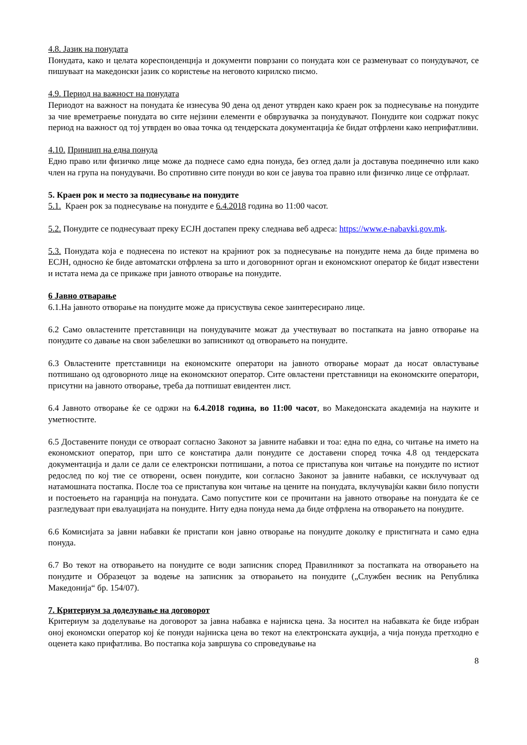4.8. Јазик на понудата
Понудата, како и целата кореспонденција и документи поврзани со понудата кои се разменуваат со понудувачот, се пишуваат на македонски јазик со користење на неговото кирилско писмо.
4.9. Период на важност на понудата
Периодот на важност на понудата ќе изнесува 90 дена од денот утврден како краен рок за поднесување на понудите за чие времетраење понудата во сите нејзини елементи е обврзувачка за понудувачот. Понудите кои содржат покус период на важност од тој утврден во оваа точка од тендерската документација ќе бидат отфрлени како неприфатливи.
4.10. Принцип на една понуда
Едно право или физичко лице може да поднесе само една понуда, без оглед дали ја доставува поединечно или како член на група на понудувачи. Во спротивно сите понуди во кои се јавува тоа правно или физичко лице се отфрлаат.
5. Краен рок и место за поднесување на понудите
5.1. Краен рок за поднесување на понудите е 6.4.2018 година во 11:00 часот.
5.2. Понудите се поднесуваат преку ЕСЈН достапен преку следнава веб адреса: https://www.e-nabavki.gov.mk.
5.3. Понудата која е поднесена по истекот на крајниот рок за поднесување на понудите нема да биде примена во ЕСЈН, односно ќе биде автоматски отфрлена за што и договорниот орган и економскиот оператор ќе бидат известени и истата нема да се прикаже при јавното отворање на понудите.
6 Јавно отварање
6.1.На јавното отворање на понудите може да присуствува секое заинтересирано лице.
6.2 Само овластените претставници на понудувачите можат да учествуваат во постапката на јавно отворање на понудите со давање на свои забелешки во записникот од отворањето на понудите.
6.3 Овластените претставници на економските оператори на јавното отворање мораат да носат овластување потпишано од одговорното лице на економскиот оператор. Сите овластени претставници на економските оператори, присутни на јавното отворање, треба да потпишат евидентен лист.
6.4 Јавното отворање ќе се одржи на 6.4.2018 година, во 11:00 часот, во Македонската академија на науките и уметностите.
6.5 Доставените понуди се отвораат согласно Законот за јавните набавки и тоа: една по една, со читање на името на економскиот оператор, при што се констатира дали понудите се доставени според точка 4.8 од тендерската документација и дали се дали се електронски потпишани, а потоа се пристапува кон читање на понудите по истиот редослед по кој тие се отворени, освен понудите, кои согласно Законот за јавните набавки, се исклучуваат од натамошната постапка. После тоа се пристапува кон читање на цените на понудата, вклучувајќи какви било попусти и постоењето на гаранција на понудата. Само попустите кои се прочитани на јавното отворање на понудата ќе се разгледуваат при евалуацијата на понудите. Ниту една понуда нема да биде отфрлена на отворањето на понудите.
6.6 Комисијата за јавни набавки ќе пристапи кон јавно отворање на понудите доколку е пристигната и само една понуда.
6.7 Во текот на отворањето на понудите се води записник според Правилникот за постапката на отворањето на понудите и Образецот за водење на записник за отворањето на понудите („Службен весник на Република Македонија“ бр. 154/07).
7. Критериум за доделување на договорот
Критериум за доделување на договорот за јавна набавка е најниска цена. За носител на набавката ќе биде избран оној економски оператор кој ќе понуди најниска цена во текот на електронската аукција, а чија понуда претходно е оценета како прифатлива. Во постапка која завршува со спроведување на
8